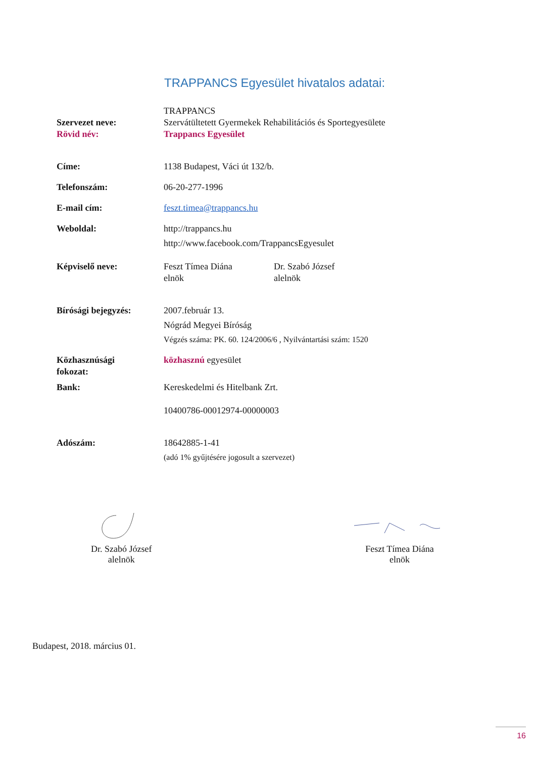TRAPPANCS Egyesület hivatalos adatai:
| Szervezet neve: Rövid név: | TRAPPANCS Szervátültetett Gyermekek Rehabilitációs és Sportegyesülete Trappancs Egyesület | |
| Címe: | 1138 Budapest, Váci út 132/b. | |
| Telefonszám: | 06-20-277-1996 | |
| E-mail cím: | feszt.timea@trappancs.hu | |
| Weboldal: | http://trappancs.hu http://www.facebook.com/TrappancsEgyesulet | |
| Képviselő neve: | Feszt Tímea Diána elnök | Dr. Szabó József alelnök |
| Bírósági bejegyzés: | 2007.február 13. Nógrád Megyei Bíróság Végzés száma: PK. 60. 124/2006/6 , Nyilvántartási szám: 1520 | |
| Közhasznúsági fokozat: | közhasznú egyesület | |
| Bank: | Kereskedelmi és Hitelbank Zrt. 10400786-00012974-00000003 | |
| Adószám: | 18642885-1-41 (adó 1% gyűjtésére jogosult a szervezet) | |
Dr. Szabó József
alelnök
Feszt Tímea Diána
elnök
Budapest, 2018. március 01.
16